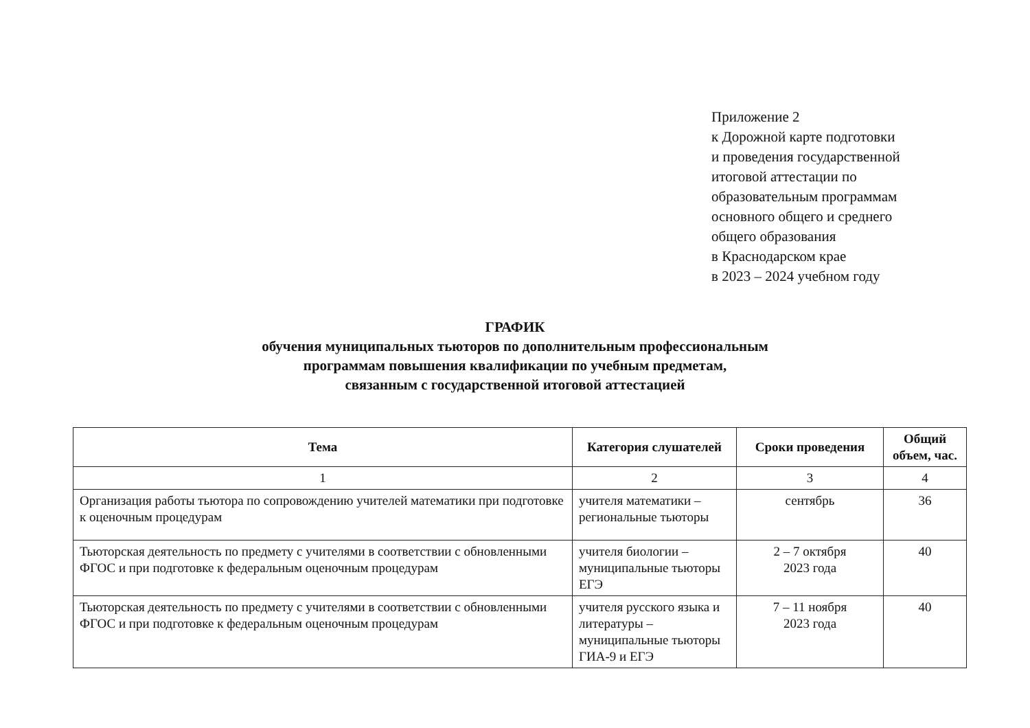Приложение 2
к Дорожной карте подготовки
и проведения государственной
итоговой аттестации по
образовательным программам
основного общего и среднего
общего образования
в Краснодарском крае
в 2023 – 2024 учебном году
ГРАФИК
обучения муниципальных тьюторов по дополнительным профессиональным
программам повышения квалификации по учебным предметам,
связанным с государственной итоговой аттестацией
| Тема | Категория слушателей | Сроки проведения | Общий объем, час. |
| --- | --- | --- | --- |
| 1 | 2 | 3 | 4 |
| Организация работы тьютора по сопровождению учителей математики при подготовке к оценочным процедурам | учителя математики – региональные тьюторы | сентябрь | 36 |
| Тьюторская деятельность по предмету с учителями в соответствии с обновленными ФГОС и при подготовке к федеральным оценочным процедурам | учителя биологии – муниципальные тьюторы ЕГЭ | 2 – 7 октября 2023 года | 40 |
| Тьюторская деятельность по предмету с учителями в соответствии с обновленными ФГОС и при подготовке к федеральным оценочным процедурам | учителя русского языка и литературы – муниципальные тьюторы ГИА-9 и ЕГЭ | 7 – 11 ноября 2023 года | 40 |